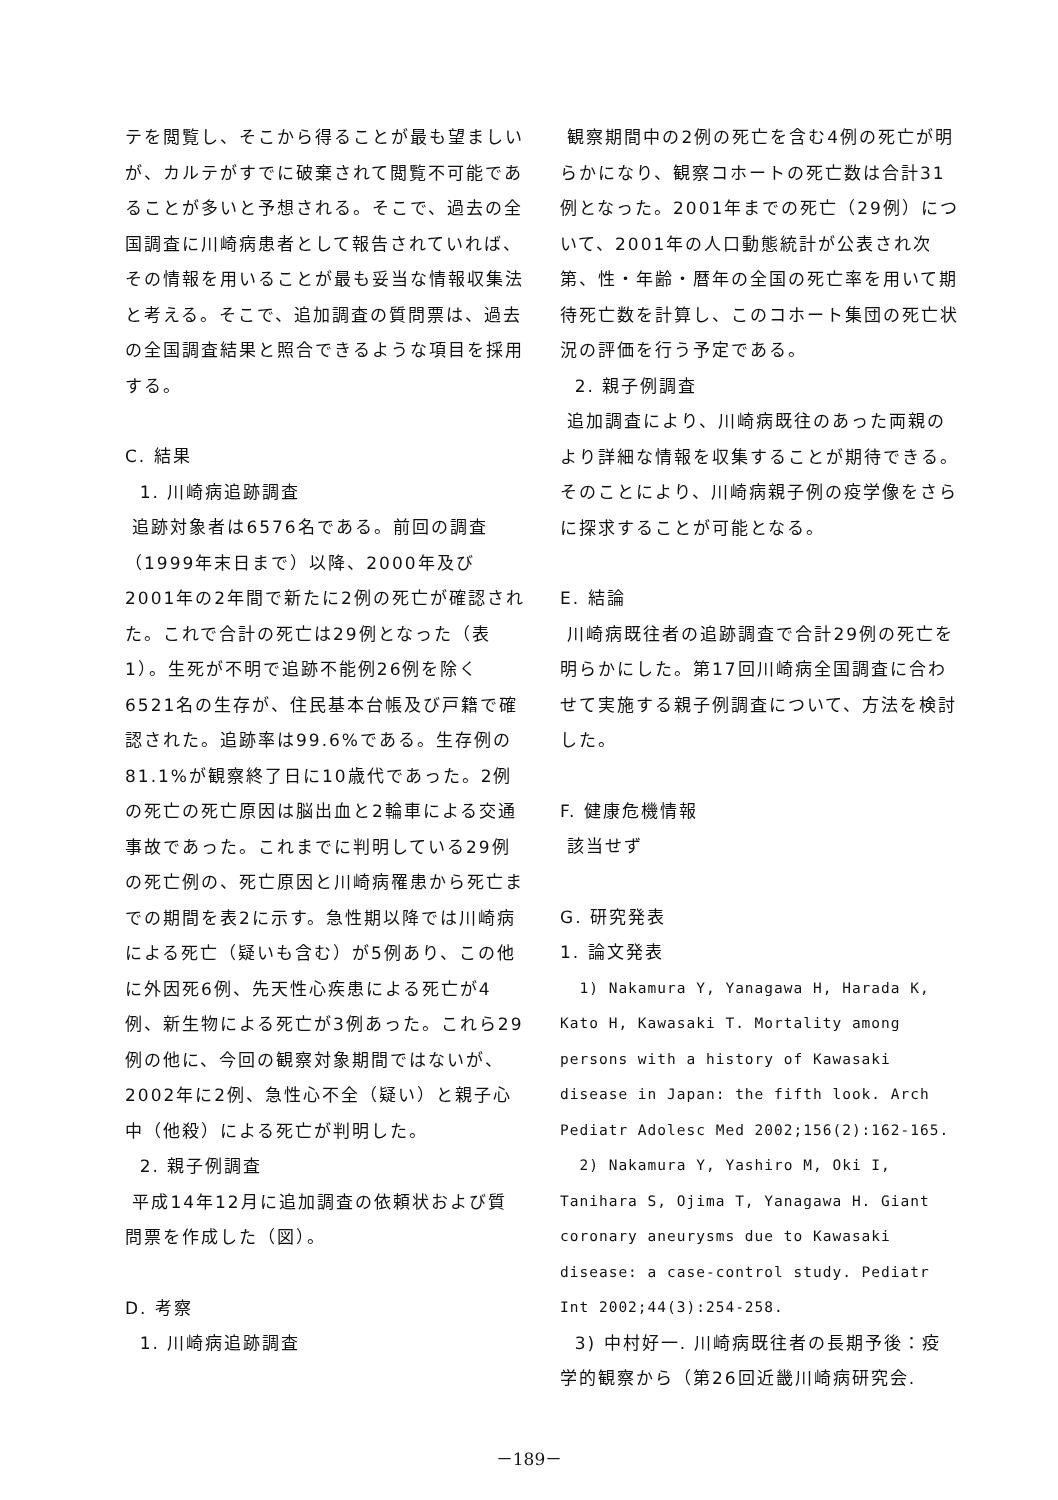テを閲覧し、そこから得ることが最も望ましいが、カルテがすでに破棄されて閲覧不可能であることが多いと予想される。そこで、過去の全国調査に川崎病患者として報告されていれば、その情報を用いることが最も妥当な情報収集法と考える。そこで、追加調査の質問票は、過去の全国調査結果と照合できるような項目を採用する。
C. 結果
1. 川崎病追跡調査
追跡対象者は6576名である。前回の調査（1999年末日まで）以降、2000年及び2001年の2年間で新たに2例の死亡が確認された。これで合計の死亡は29例となった（表1）。生死が不明で追跡不能例26例を除く6521名の生存が、住民基本台帳及び戸籍で確認された。追跡率は99.6%である。生存例の81.1%が観察終了日に10歳代であった。2例の死亡の死亡原因は脳出血と2輪車による交通事故であった。これまでに判明している29例の死亡例の、死亡原因と川崎病罹患から死亡までの期間を表2に示す。急性期以降では川崎病による死亡（疑いも含む）が5例あり、この他に外因死6例、先天性心疾患による死亡が4例、新生物による死亡が3例あった。これら29例の他に、今回の観察対象期間ではないが、2002年に2例、急性心不全（疑い）と親子心中（他殺）による死亡が判明した。
2. 親子例調査
平成14年12月に追加調査の依頼状および質問票を作成した（図）。
D. 考察
1. 川崎病追跡調査
観察期間中の2例の死亡を含む4例の死亡が明らかになり、観察コホートの死亡数は合計31例となった。2001年までの死亡（29例）について、2001年の人口動態統計が公表され次第、性・年齢・暦年の全国の死亡率を用いて期待死亡数を計算し、このコホート集団の死亡状況の評価を行う予定である。
2. 親子例調査
追加調査により、川崎病既往のあった両親のより詳細な情報を収集することが期待できる。そのことにより、川崎病親子例の疫学像をさらに探求することが可能となる。
E. 結論
川崎病既往者の追跡調査で合計29例の死亡を明らかにした。第17回川崎病全国調査に合わせて実施する親子例調査について、方法を検討した。
F. 健康危機情報
該当せず
G. 研究発表
1. 論文発表
1) Nakamura Y, Yanagawa H, Harada K, Kato H, Kawasaki T. Mortality among persons with a history of Kawasaki disease in Japan: the fifth look. Arch Pediatr Adolesc Med 2002;156(2):162-165.
2) Nakamura Y, Yashiro M, Oki I, Tanihara S, Ojima T, Yanagawa H. Giant coronary aneurysms due to Kawasaki disease: a case-control study. Pediatr Int 2002;44(3):254-258.
3) 中村好一. 川崎病既往者の長期予後：疫学的観察から（第26回近畿川崎病研究会.
－189－